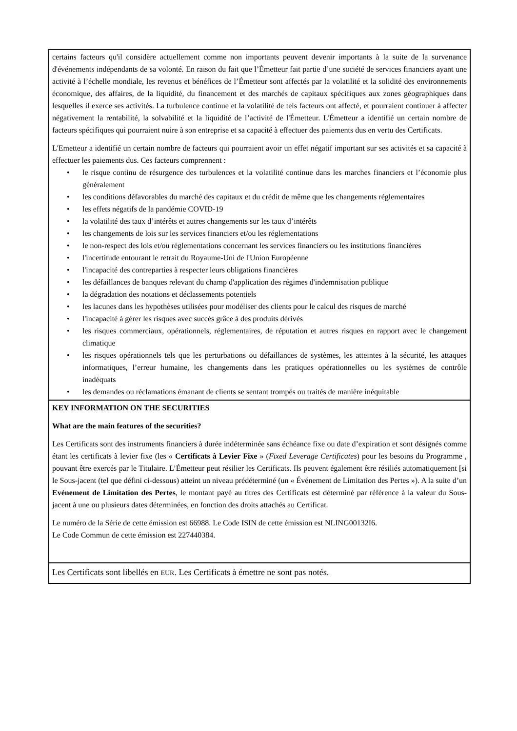certains facteurs qu'il considère actuellement comme non importants peuvent devenir importants à la suite de la survenance d'événements indépendants de sa volonté. En raison du fait que l’Émetteur fait partie d’une société de services financiers ayant une activité à l’échelle mondiale, les revenus et bénéfices de l’Émetteur sont affectés par la volatilité et la solidité des environnements économique, des affaires, de la liquidité, du financement et des marchés de capitaux spécifiques aux zones géographiques dans lesquelles il exerce ses activités. La turbulence continue et la volatilité de tels facteurs ont affecté, et pourraient continuer à affecter négativement la rentabilité, la solvabilité et la liquidité de l’activité de l'Émetteur. L'Émetteur a identifié un certain nombre de facteurs spécifiques qui pourraient nuire à son entreprise et sa capacité à effectuer des paiements dus en vertu des Certificats.
L'Emetteur a identifié un certain nombre de facteurs qui pourraient avoir un effet négatif important sur ses activités et sa capacité à effectuer les paiements dus. Ces facteurs comprennent :
• le risque continu de résurgence des turbulences et la volatilité continue dans les marches financiers et l’économie plus généralement
• les conditions défavorables du marché des capitaux et du crédit de même que les changements réglementaires
• les effets négatifs de la pandémie COVID-19
• la volatilité des taux d’intérêts et autres changements sur les taux d’intérêts
• les changements de lois sur les services financiers et/ou les réglementations
• le non-respect des lois et/ou réglementations concernant les services financiers ou les institutions financières
• l'incertitude entourant le retrait du Royaume-Uni de l'Union Européenne
• l'incapacité des contreparties à respecter leurs obligations financières
• les défaillances de banques relevant du champ d'application des régimes d'indemnisation publique
• la dégradation des notations et déclassements potentiels
• les lacunes dans les hypothèses utilisées pour modéliser des clients pour le calcul des risques de marché
• l'incapacité à gérer les risques avec succès grâce à des produits dérivés
• les risques commerciaux, opérationnels, réglementaires, de réputation et autres risques en rapport avec le changement climatique
• les risques opérationnels tels que les perturbations ou défaillances de systèmes, les atteintes à la sécurité, les attaques informatiques, l’erreur humaine, les changements dans les pratiques opérationnelles ou les systèmes de contrôle inadéquats
• les demandes ou réclamations émanant de clients se sentant trompés ou traités de manière inéquitable
KEY INFORMATION ON THE SECURITIES
What are the main features of the securities?
Les Certificats sont des instruments financiers à durée indéterminée sans échéance fixe ou date d’expiration et sont désignés comme étant les certificats à levier fixe (les « Certificats à Levier Fixe » (Fixed Leverage Certificates) pour les besoins du Programme , pouvant être exercés par le Titulaire. L’Émetteur peut résilier les Certificats. Ils peuvent également être résiliés automatiquement [si le Sous-jacent (tel que défini ci-dessous) atteint un niveau prédéterminé (un « Événement de Limitation des Pertes »). A la suite d’un Evènement de Limitation des Pertes, le montant payé au titres des Certificats est déterminé par référence à la valeur du Sous-jacent à une ou plusieurs dates déterminées, en fonction des droits attachés au Certificat.
Le numéro de la Série de cette émission est 66988. Le Code ISIN de cette émission est NLING00132I6.
Le Code Commun de cette émission est 227440384.
Les Certificats sont libellés en EUR. Les Certificats à émettre ne sont pas notés.